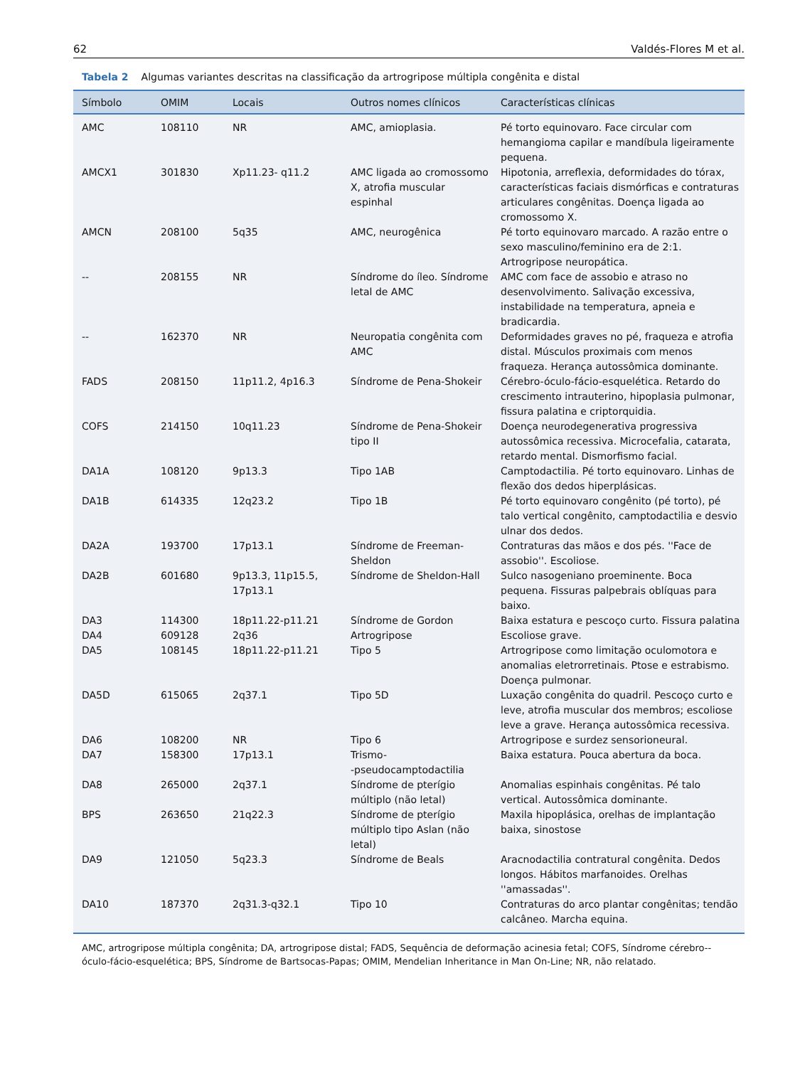62 Valdés-Flores M et al.
Tabela 2 Algumas variantes descritas na classificação da artrogripose múltipla congênita e distal
| Símbolo | OMIM | Locais | Outros nomes clínicos | Características clínicas |
| --- | --- | --- | --- | --- |
| AMC | 108110 | NR | AMC, amioplasia. | Pé torto equinovaro. Face circular com hemangioma capilar e mandíbula ligeiramente pequena. |
| AMCX1 | 301830 | Xp11.23- q11.2 | AMC ligada ao cromossomo X, atrofia muscular espinhal | Hipotonia, arreflexia, deformidades do tórax, características faciais dismórficas e contraturas articulares congênitas. Doença ligada ao cromossomo X. |
| AMCN | 208100 | 5q35 | AMC, neurogênica | Pé torto equinovaro marcado. A razão entre o sexo masculino/feminino era de 2:1. Artrogripose neuropática. |
| -- | 208155 | NR | Síndrome do íleo. Síndrome letal de AMC | AMC com face de assobio e atraso no desenvolvimento. Salivação excessiva, instabilidade na temperatura, apneia e bradicardia. |
| -- | 162370 | NR | Neuropatia congênita com AMC | Deformidades graves no pé, fraqueza e atrofia distal. Músculos proximais com menos fraqueza. Herança autossômica dominante. |
| FADS | 208150 | 11p11.2, 4p16.3 | Síndrome de Pena-Shokeir | Cérebro-óculo-fácio-esquelética. Retardo do crescimento intrauterino, hipoplasia pulmonar, fissura palatina e criptorquidia. |
| COFS | 214150 | 10q11.23 | Síndrome de Pena-Shokeir tipo II | Doença neurodegenerativa progressiva autossômica recessiva. Microcefalia, catarata, retardo mental. Dismorfismo facial. |
| DA1A | 108120 | 9p13.3 | Tipo 1AB | Camptodactilia. Pé torto equinovaro. Linhas de flexão dos dedos hiperplásicas. |
| DA1B | 614335 | 12q23.2 | Tipo 1B | Pé torto equinovaro congênito (pé torto), pé talo vertical congênito, camptodactilia e desvio ulnar dos dedos. |
| DA2A | 193700 | 17p13.1 | Síndrome de Freeman-Sheldon | Contraturas das mãos e dos pés. ''Face de assobio''. Escoliose. |
| DA2B | 601680 | 9p13.3, 11p15.5, 17p13.1 | Síndrome de Sheldon-Hall | Sulco nasogeniano proeminente. Boca pequena. Fissuras palpebrais oblíquas para baixo. |
| DA3 | 114300 | 18p11.22-p11.21 | Síndrome de Gordon | Baixa estatura e pescoço curto. Fissura palatina |
| DA4 | 609128 | 2q36 | Artrogripose | Escoliose grave. |
| DA5 | 108145 | 18p11.22-p11.21 | Tipo 5 | Artrogripose como limitação oculomotora e anomalias eletrorretinais. Ptose e estrabismo. Doença pulmonar. |
| DA5D | 615065 | 2q37.1 | Tipo 5D | Luxação congênita do quadril. Pescoço curto e leve, atrofia muscular dos membros; escoliose leve a grave. Herança autossômica recessiva. |
| DA6 | 108200 | NR | Tipo 6 | Artrogripose e surdez sensorioneural. |
| DA7 | 158300 | 17p13.1 | Trismo- -pseudocamptodactilia | Baixa estatura. Pouca abertura da boca. |
| DA8 | 265000 | 2q37.1 | Síndrome de pterígio múltiplo (não letal) | Anomalias espinhais congênitas. Pé talo vertical. Autossômica dominante. |
| BPS | 263650 | 21q22.3 | Síndrome de pterígio múltiplo tipo Aslan (não letal) | Maxila hipoplásica, orelhas de implantação baixa, sinostose |
| DA9 | 121050 | 5q23.3 | Síndrome de Beals | Aracnodactilia contratural congênita. Dedos longos. Hábitos marfanoides. Orelhas ''amassadas''. |
| DA10 | 187370 | 2q31.3-q32.1 | Tipo 10 | Contraturas do arco plantar congênitas; tendão calcâneo. Marcha equina. |
AMC, artrogripose múltipla congênita; DA, artrogripose distal; FADS, Sequência de deformação acinesia fetal; COFS, Síndrome cérebro--óculo-fácio-esquelética; BPS, Síndrome de Bartsocas-Papas; OMIM, Mendelian Inheritance in Man On-Line; NR, não relatado.